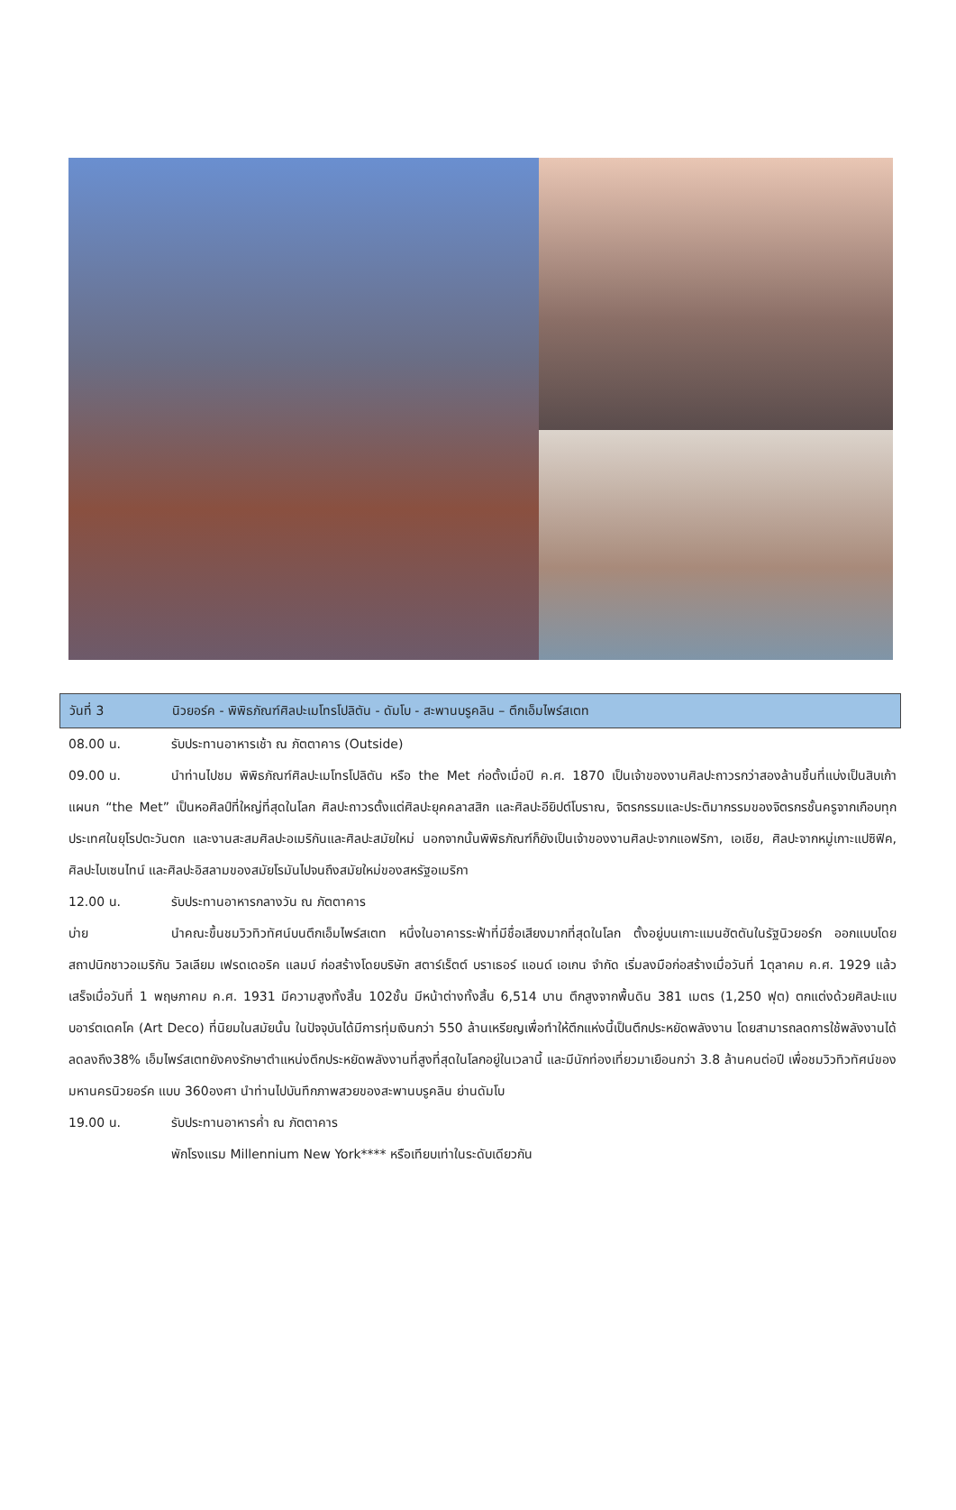วันที่ 3 นิวยอร์ค - พิพิธภัณฑ์ศิลปะเมโทรโปลิตัน - ดัมโบ - สะพานบรูคลิน – ตึกเอ็มไพร์สเตท
08.00 น. รับประทานอาหารเช้า ณ ภัตตาคาร (Outside)
09.00 น. นำท่านไปชม พิพิธภัณฑ์ศิลปะเมโทรโปลิตัน หรือ the Met ก่อตั้งเมื่อปี ค.ศ. 1870 เป็นเจ้าของงานศิลปะถาวรกว่าสองล้านชิ้นที่แบ่งเป็นสิบเก้าแผนก “the Met” เป็นหอศิลป์ที่ใหญ่ที่สุดในโลก ศิลปะถาวรตั้งแต่ศิลปะยุคคลาสสิก และศิลปะอียิปต์โบราณ, จิตรกรรมและประติมากรรมของจิตรกรชั้นครูจากเกือบทุกประเทศในยุโรปตะวันตก และงานสะสมศิลปะอเมริกันและศิลปะสมัยใหม่ นอกจากนั้นพิพิธภัณฑ์ก็ยังเป็นเจ้าของงานศิลปะจากแอฟริกา, เอเชีย, ศิลปะจากหมู่เกาะแปซิฟิค, ศิลปะไบเซนไทน์ และศิลปะอิสลามของสมัยโรมันไปจนถึงสมัยใหม่ของสหรัฐอเมริกา
12.00 น. รับประทานอาหารกลางวัน ณ ภัตตาคาร
บ่าย นำคณะขึ้นชมวิวทิวทัศน์บนตึกเอ็มไพร์สเตท หนึ่งในอาคารระฟ้าที่มีชื่อเสียงมากที่สุดในโลก ตั้งอยู่บนเกาะแมนฮัตตันในรัฐนิวยอร์ก ออกแบบโดยสถาปนิกชาวอเมริกัน วิลเลียม เฟรดเดอริค แลมบ์ ก่อสร้างโดยบริษัท สตาร์เร็ตต์ บราเธอร์ แอนด์ เอเกน จำกัด เริ่มลงมือก่อสร้างเมื่อวันที่ 1ตุลาคม ค.ศ. 1929 แล้วเสร็จเมื่อวันที่ 1 พฤษภาคม ค.ศ. 1931 มีความสูงทั้งสิ้น 102ชั้น มีหน้าต่างทั้งสิ้น 6,514 บาน ตึกสูงจากพื้นดิน 381 เมตร (1,250 ฟุต) ตกแต่งด้วยศิลปะแบบอาร์ตเดคโค (Art Deco) ที่นิยมในสมัยนั้น ในปัจจุบันได้มีการทุ่มเงินกว่า 550 ล้านเหรียญเพื่อทำให้ตึกแห่งนี้เป็นตึกประหยัดพลังงาน โดยสามารถลดการใช้พลังงานได้ลดลงถึง38% เอ็มไพร์สเตทยังคงรักษาตำแหน่งตึกประหยัดพลังงานที่สูงที่สุดในโลกอยู่ในเวลานี้ และมีนักท่องเที่ยวมาเยือนกว่า 3.8 ล้านคนต่อปี เพื่อชมวิวทิวทัศน์ของมหานครนิวยอร์ค แบบ 360องศา นำท่านไปบันทึกภาพสวยของสะพานบรูคลิน ย่านดัมโบ
19.00 น. รับประทานอาหารค่ำ ณ ภัตตาคาร
พักโรงแรม Millennium New York**** หรือเทียบเท่าในระดับเดียวกัน